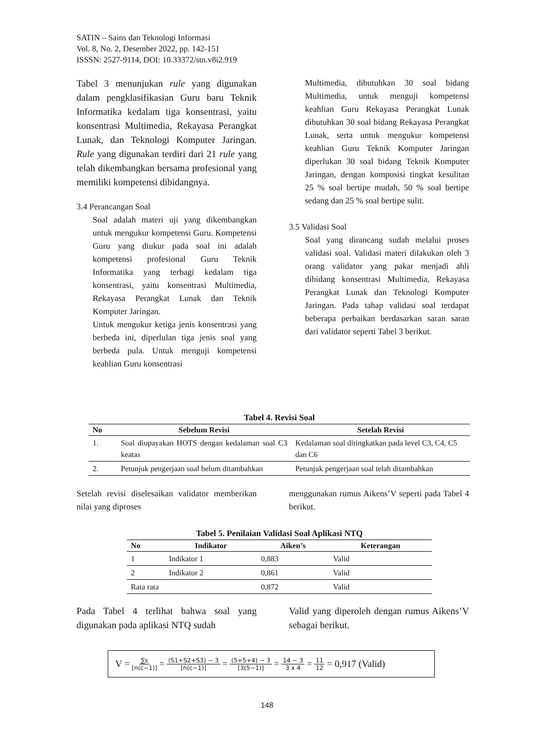SATIN – Sains dan Teknologi Informasi
Vol. 8, No. 2, Desember 2022, pp. 142-151
ISSSN: 2527-9114, DOI: 10.33372/stn.v8i2.919
Tabel 3 menunjukan rule yang digunakan dalam pengklasifikasian Guru baru Teknik Informatika kedalam tiga konsentrasi, yaitu konsentrasi Multimedia, Rekayasa Perangkat Lunak, dan Teknologi Komputer Jaringan. Rule yang digunakan terdiri dari 21 rule yang telah dikembangkan bersama profesional yang memiliki kompetensi dibidangnya.
3.4 Perancangan Soal
Soal adalah materi uji yang dikembangkan untuk mengukur kompetensi Guru. Kompetensi Guru yang diukur pada soal ini adalah kompetensi profesional Guru Teknik Informatika yang terbagi kedalam tiga konsentrasi, yaitu konsentrasi Multimedia, Rekayasa Perangkat Lunak dan Teknik Komputer Jaringan.
Untuk mengukur ketiga jenis konsentrasi yang berbeda ini, diperlulan tiga jenis soal yang berbeda pula. Untuk menguji kompetensi keahlian Guru konsentrasi
Multimedia, dibutuhkan 30 soal bidang Multimedia, untuk menguji kompetensi keahlian Guru Rekayasa Perangkat Lunak dibutuhkan 30 soal bidang Rekayasa Perangkat Lunak, serta untuk mengukur kompetensi keahlian Guru Teknik Komputer Jaringan diperlukan 30 soal bidang Teknik Komputer Jaringan, dengan komposisi tingkat kesulitan 25 % soal bertipe mudah, 50 % soal bertipe sedang dan 25 % soal bertipe sulit.
3.5 Validasi Soal
Soal yang dirancang sudah melalui proses validasi soal. Validasi materi dilakukan oleh 3 orang validator yang pakar menjadi ahli dibidang konsentrasi Multimedia, Rekayasa Perangkat Lunak dan Teknologi Komputer Jaringan. Pada tahap validasi soal terdapat beberapa perbaikan berdasarkan saran saran dari validator seperti Tabel 3 berikut.
Tabel 4. Revisi Soal
| No | Sebelum Revisi | Setelah Revisi |
| --- | --- | --- |
| 1. | Soal diupayakan HOTS dengan kedalaman soal C3 keatas | Kedalaman soal ditingkatkan pada level C3, C4, C5 dan C6 |
| 2. | Petunjuk pengerjaan soal belum ditambahkan | Petunjuk pengerjaan soal telah ditambahkan |
Setelah revisi diselesaikan validator memberikan nilai yang diproses
menggunakan rumus Aikens’V seperti pada Tabel 4 berikut.
Tabel 5. Penilaian Validasi Soal Aplikasi NTQ
| No | Indikator | Aiken’s | Keterangan |
| --- | --- | --- | --- |
| 1 | Indikator 1 | 0,883 | Valid |
| 2 | Indikator 2 | 0,861 | Valid |
| Rata rata | | 0,872 | Valid |
Pada Tabel 4 terlihat bahwa soal yang digunakan pada aplikasi NTQ sudah
Valid yang diperoleh dengan rumus Aikens’V sebagai berikut.
V = ∑s [n(c−1)] = (S1+S2+S3) − 3 [n(c−1)] = (5+5+4) − 3 [3(5−1)] = 14 − 3 3 x 4 = 11 12 = 0,917 (Valid)
148